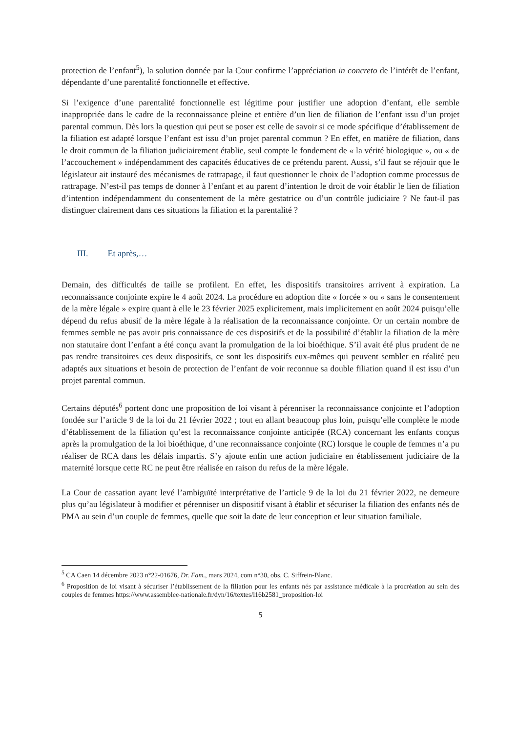protection de l’enfant<sup>5</sup>), la solution donnée par la Cour confirme l’appréciation in concreto de l’intérêt de l’enfant, dépendante d’une parentalité fonctionnelle et effective.
Si l’exigence d’une parentalité fonctionnelle est légitime pour justifier une adoption d’enfant, elle semble inappropriée dans le cadre de la reconnaissance pleine et entière d’un lien de filiation de l’enfant issu d’un projet parental commun. Dès lors la question qui peut se poser est celle de savoir si ce mode spécifique d’établissement de la filiation est adapté lorsque l’enfant est issu d’un projet parental commun ? En effet, en matière de filiation, dans le droit commun de la filiation judiciairement établie, seul compte le fondement de « la vérité biologique », ou « de l’accouchement » indépendamment des capacités éducatives de ce prétendu parent. Aussi, s’il faut se réjouir que le législateur ait instauré des mécanismes de rattrapage, il faut questionner le choix de l’adoption comme processus de rattrapage. N’est-il pas temps de donner à l’enfant et au parent d’intention le droit de voir établir le lien de filiation d’intention indépendamment du consentement de la mère gestatrice ou d’un contrôle judiciaire ? Ne faut-il pas distinguer clairement dans ces situations la filiation et la parentalité ?
III. Et après,…
Demain, des difficultés de taille se profilent. En effet, les dispositifs transitoires arrivent à expiration. La reconnaissance conjointe expire le 4 août 2024. La procédure en adoption dite « forcée » ou « sans le consentement de la mère légale » expire quant à elle le 23 février 2025 explicitement, mais implicitement en août 2024 puisqu’elle dépend du refus abusif de la mère légale à la réalisation de la reconnaissance conjointe. Or un certain nombre de femmes semble ne pas avoir pris connaissance de ces dispositifs et de la possibilité d’établir la filiation de la mère non statutaire dont l’enfant a été conçu avant la promulgation de la loi bioéthique. S’il avait été plus prudent de ne pas rendre transitoires ces deux dispositifs, ce sont les dispositifs eux-mêmes qui peuvent sembler en réalité peu adaptés aux situations et besoin de protection de l’enfant de voir reconnue sa double filiation quand il est issu d’un projet parental commun.
Certains députés<sup>6</sup> portent donc une proposition de loi visant à pérenniser la reconnaissance conjointe et l’adoption fondée sur l’article 9 de la loi du 21 février 2022 ; tout en allant beaucoup plus loin, puisqu’elle complète le mode d’établissement de la filiation qu’est la reconnaissance conjointe anticipée (RCA) concernant les enfants conçus après la promulgation de la loi bioéthique, d’une reconnaissance conjointe (RC) lorsque le couple de femmes n’a pu réaliser de RCA dans les délais impartis. S’y ajoute enfin une action judiciaire en établissement judiciaire de la maternité lorsque cette RC ne peut être réalisée en raison du refus de la mère légale.
La Cour de cassation ayant levé l’ambiguïté interprétative de l’article 9 de la loi du 21 février 2022, ne demeure plus qu’au législateur à modifier et pérenniser un dispositif visant à établir et sécuriser la filiation des enfants nés de PMA au sein d’un couple de femmes, quelle que soit la date de leur conception et leur situation familiale.
<sup>5</sup> CA Caen 14 décembre 2023 n°22-01676, Dr. Fam., mars 2024, com n°30, obs. C. Siffrein-Blanc.
<sup>6</sup> Proposition de loi visant à sécuriser l’établissement de la filiation pour les enfants nés par assistance médicale à la procréation au sein des couples de femmes https://www.assemblee-nationale.fr/dyn/16/textes/l16b2581_proposition-loi
5